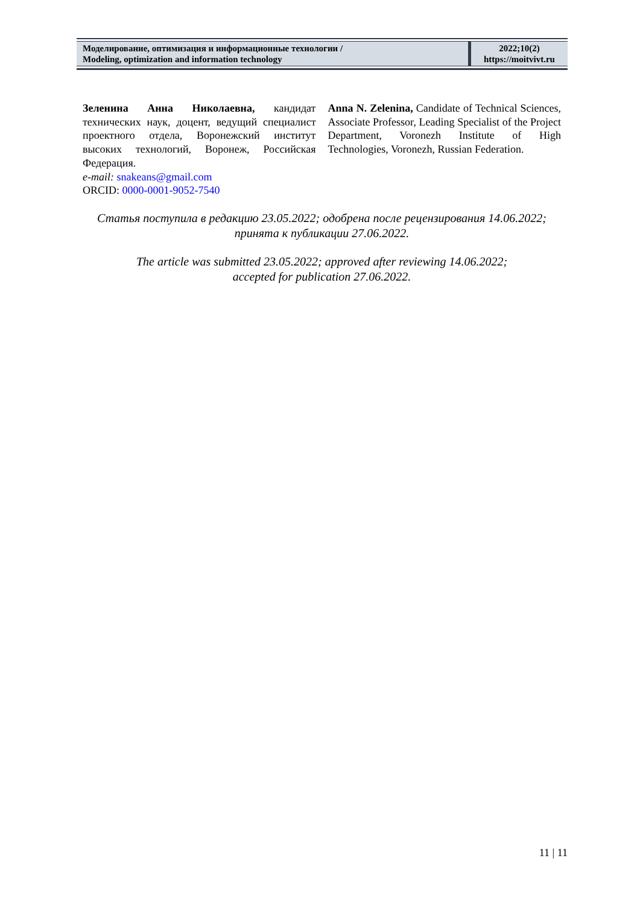| Моделирование, оптимизация и информационные технологии / Modeling, optimization and information technology | 2022;10(2) https://moitvivt.ru |
Зеленина Анна Николаевна, кандидат технических наук, доцент, ведущий специалист проектного отдела, Воронежский институт высоких технологий, Воронеж, Российская Федерация.
e-mail: snakeans@gmail.com
ORCID: 0000-0001-9052-7540
Anna N. Zelenina, Candidate of Technical Sciences, Associate Professor, Leading Specialist of the Project Department, Voronezh Institute of High Technologies, Voronezh, Russian Federation.
Статья поступила в редакцию 23.05.2022; одобрена после рецензирования 14.06.2022;
принята к публикации 27.06.2022.
The article was submitted 23.05.2022; approved after reviewing 14.06.2022;
accepted for publication 27.06.2022.
11 | 11